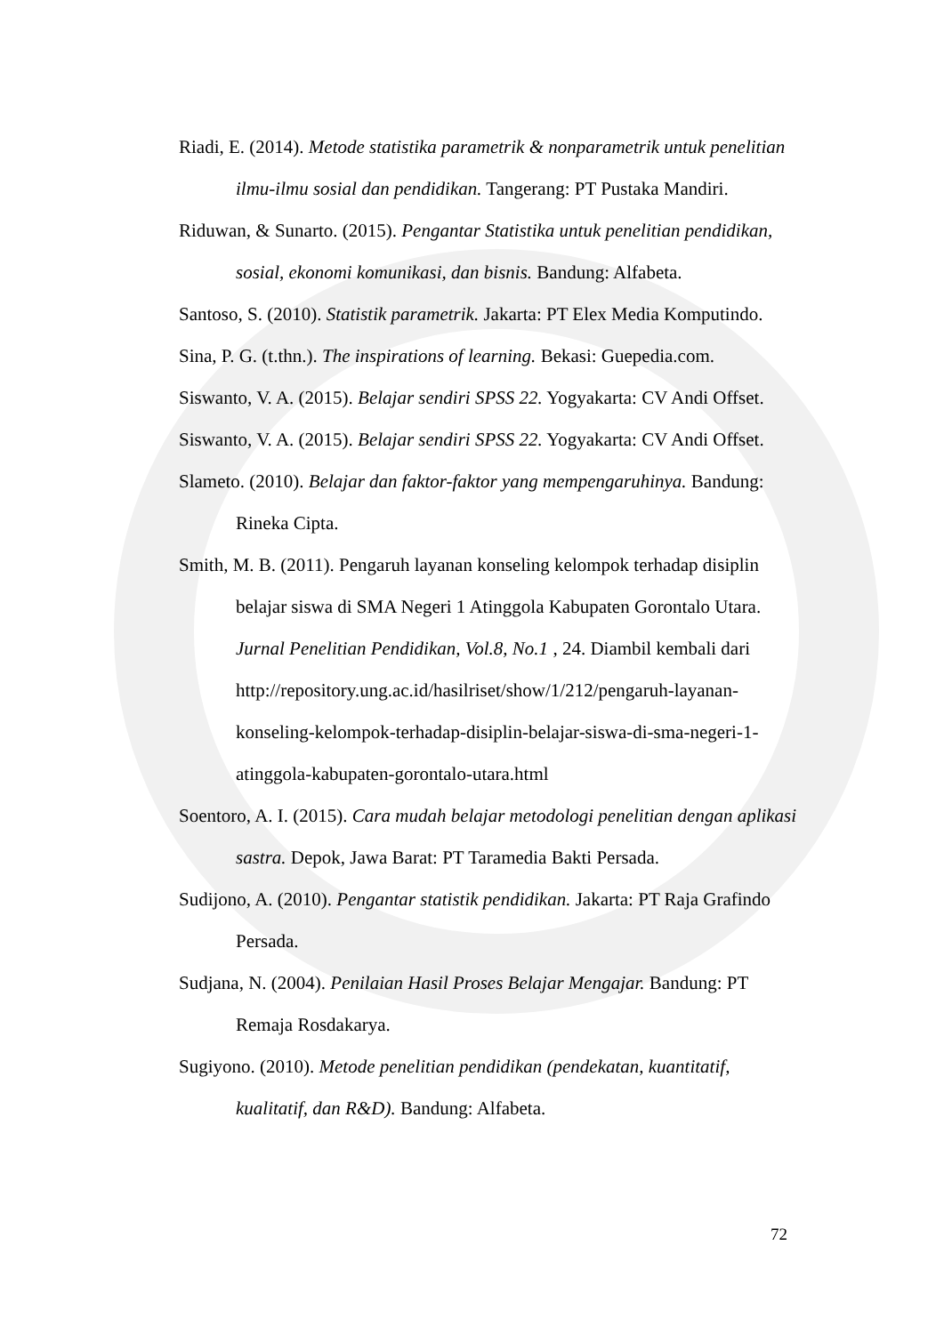Riadi, E. (2014). Metode statistika parametrik & nonparametrik untuk penelitian ilmu-ilmu sosial dan pendidikan. Tangerang: PT Pustaka Mandiri.
Riduwan, & Sunarto. (2015). Pengantar Statistika untuk penelitian pendidikan, sosial, ekonomi komunikasi, dan bisnis. Bandung: Alfabeta.
Santoso, S. (2010). Statistik parametrik. Jakarta: PT Elex Media Komputindo.
Sina, P. G. (t.thn.). The inspirations of learning. Bekasi: Guepedia.com.
Siswanto, V. A. (2015). Belajar sendiri SPSS 22. Yogyakarta: CV Andi Offset.
Siswanto, V. A. (2015). Belajar sendiri SPSS 22. Yogyakarta: CV Andi Offset.
Slameto. (2010). Belajar dan faktor-faktor yang mempengaruhinya. Bandung: Rineka Cipta.
Smith, M. B. (2011). Pengaruh layanan konseling kelompok terhadap disiplin belajar siswa di SMA Negeri 1 Atinggola Kabupaten Gorontalo Utara. Jurnal Penelitian Pendidikan, Vol.8, No.1 , 24. Diambil kembali dari http://repository.ung.ac.id/hasilriset/show/1/212/pengaruh-layanan-konseling-kelompok-terhadap-disiplin-belajar-siswa-di-sma-negeri-1-atinggola-kabupaten-gorontalo-utara.html
Soentoro, A. I. (2015). Cara mudah belajar metodologi penelitian dengan aplikasi sastra. Depok, Jawa Barat: PT Taramedia Bakti Persada.
Sudijono, A. (2010). Pengantar statistik pendidikan. Jakarta: PT Raja Grafindo Persada.
Sudjana, N. (2004). Penilaian Hasil Proses Belajar Mengajar. Bandung: PT Remaja Rosdakarya.
Sugiyono. (2010). Metode penelitian pendidikan (pendekatan, kuantitatif, kualitatif, dan R&D). Bandung: Alfabeta.
72